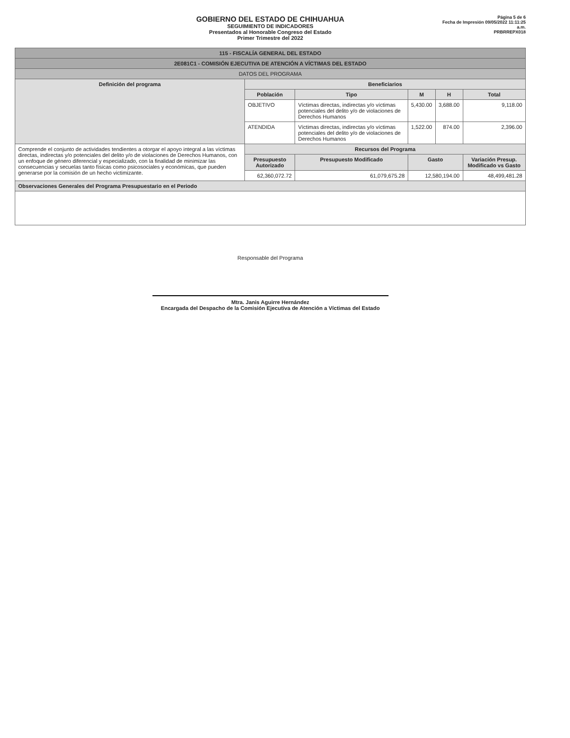GOBIERNO DEL ESTADO DE CHIHUAHUA
SEGUIMIENTO DE INDICADORES
Presentados al Honorable Congreso del Estado
Primer Trimestre del 2022
Página 5 de 6
Fecha de Impresión 09/05/2022 11:11:25 a.m.
PRBRREPX018
| 115 - FISCALÍA GENERAL DEL ESTADO | | | | | |
| 2E081C1 - COMISIÓN EJECUTIVA DE ATENCIÓN A VÍCTIMAS DEL ESTADO | | | | | |
| DATOS DEL PROGRAMA | | | | | |
| Definición del programa | Beneficiarios | | | | |
| | Población | Tipo | M | H | Total |
| | OBJETIVO | Víctimas directas, indirectas y/o víctimas potenciales del delito y/o de violaciones de Derechos Humanos | 5,430.00 | 3,688.00 | 9,118.00 |
| | ATENDIDA | Víctimas directas, indirectas y/o víctimas potenciales del delito y/o de violaciones de Derechos Humanos | 1,522.00 | 874.00 | 2,396.00 |
| Comprende el conjunto de actividades tendientes a otorgar el apoyo integral a las víctimas directas, indirectas y/o potenciales del delito y/o de violaciones de Derechos Humanos, con un enfoque de género diferencial y especializado, con la finalidad de minimizar las consecuencias y secuelas tanto físicas como psicosociales y económicas, que pueden generarse por la comisión de un hecho victimizante. | Recursos del Programa | | | | |
| | Presupuesto Autorizado | Presupuesto Modificado | Gasto | | Variación Presup. Modificado vs Gasto |
| | 62,360,072.72 | 61,079,675.28 | 12,580,194.00 | | 48,499,481.28 |
| Observaciones Generales del Programa Presupuestario en el Periodo | | | | | |
Responsable del Programa
Mtra. Janis Aguirre Hernández
Encargada del Despacho de la Comisión Ejecutiva de Atención a Víctimas del Estado